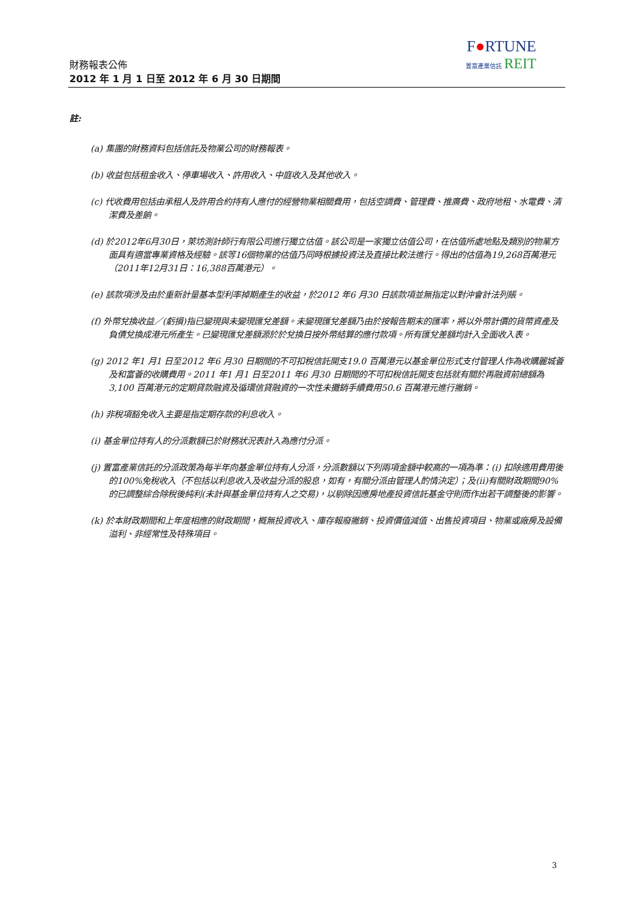F●RTUNE
置富產業信託 REIT
財務報表公佈
2012 年 1 月 1 日至 2012 年 6 月 30 日期間
註:
(a) 集團的財務資料包括信託及物業公司的財務報表。
(b) 收益包括租金收入、停車場收入、許用收入、中庭收入及其他收入。
(c) 代收費用包括由承租人及許用合約持有人應付的經營物業相關費用，包括空調費、管理費、推廣費、政府地租、水電費、清潔費及差餉。
(d) 於2012年6月30日，萊坊測計師行有限公司進行獨立估值。該公司是一家獨立估值公司，在估值所處地點及類別的物業方面具有適當專業資格及經驗。該等16個物業的估值乃同時根據投資法及直接比較法進行。得出的估值為19,268百萬港元（2011年12月31日：16,388百萬港元）。
(e) 該款項涉及由於重新計量基本型利率掉期產生的收益，於2012 年6 月30 日該款項並無指定以對沖會計法列賬。
(f) 外幣兌換收益／(虧損)指已變現與未變現匯兌差額。未變現匯兌差額乃由於按報告期末的匯率，將以外幣計價的貨幣資產及負債兌換成港元所產生。已變現匯兌差額源於於兌換日按外幣結算的應付款項。所有匯兌差額均計入全面收入表。
(g) 2012 年1 月1 日至2012 年6 月30 日期間的不可扣稅信託開支19.0 百萬港元以基金單位形式支付管理人作為收購麗城薈及和富薈的收購費用。2011 年1 月1 日至2011 年6 月30 日期間的不可扣稅信託開支包括就有關於再融資前總額為3,100 百萬港元的定期貸款融資及循環信貸融資的一次性未攤銷手續費用50.6 百萬港元進行撇銷。
(h) 非稅項豁免收入主要是指定期存款的利息收入。
(i) 基金單位持有人的分派數額已於財務狀況表計入為應付分派。
(j) 置富產業信託的分派政策為每半年向基金單位持有人分派，分派數額以下列兩項金額中較高的一項為準：(i) 扣除適用費用後的100%免稅收入（不包括以利息收入及收益分派的股息，如有，有關分派由管理人酌情決定）；及(ii)有關財政期間90%的已調整綜合除稅後純利(未計與基金單位持有人之交易)，以剔除因應房地產投資信託基金守則而作出若干調整後的影響。
(k) 於本財政期間和上年度相應的財政期間，概無投資收入、庫存報廢撇銷、投資價值減值、出售投資項目、物業或廠房及設備溢利、非經常性及特殊項目。
3